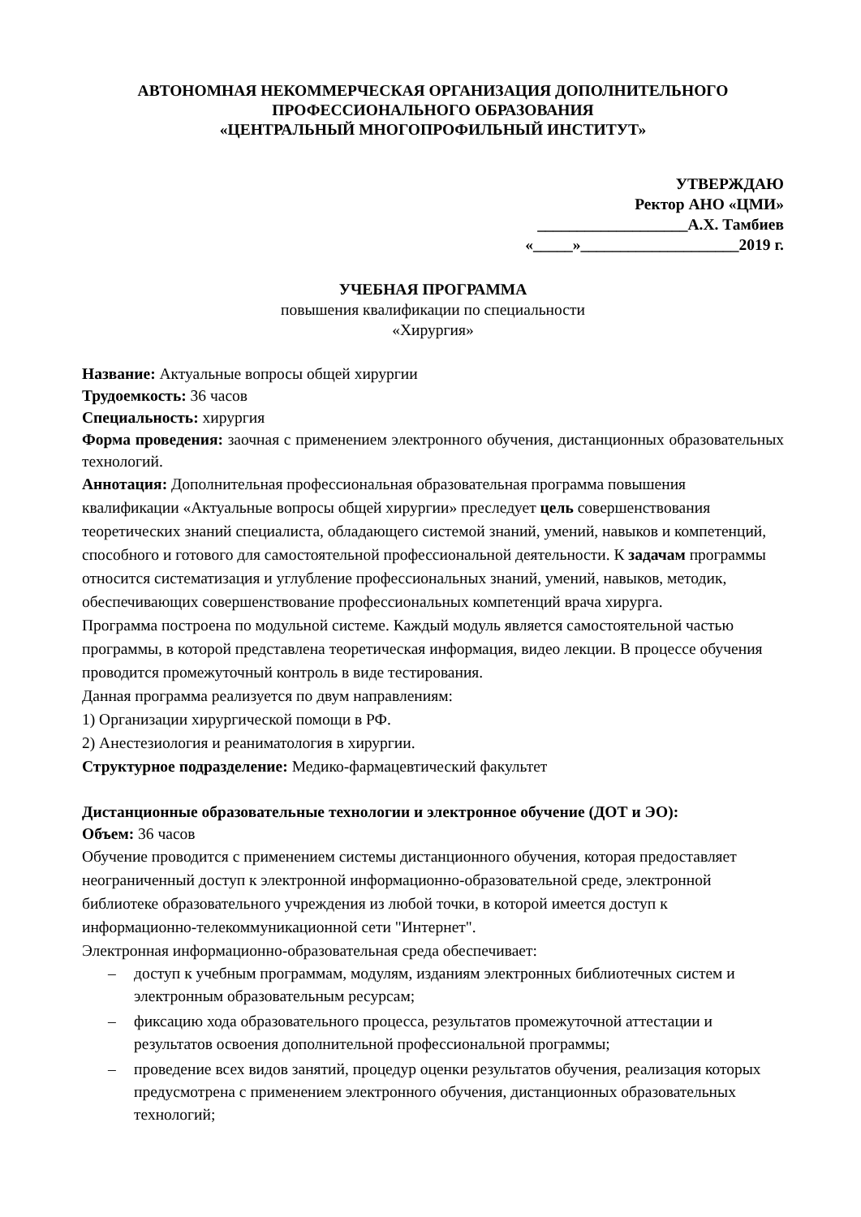АВТОНОМНАЯ НЕКОММЕРЧЕСКАЯ ОРГАНИЗАЦИЯ ДОПОЛНИТЕЛЬНОГО
ПРОФЕССИОНАЛЬНОГО ОБРАЗОВАНИЯ
«ЦЕНТРАЛЬНЫЙ МНОГОПРОФИЛЬНЫЙ ИНСТИТУТ»
УТВЕРЖДАЮ
Ректор АНО «ЦМИ»
___________________А.Х. Тамбиев
«_____»____________________2019 г.
УЧЕБНАЯ ПРОГРАММА
повышения квалификации по специальности
«Хирургия»
Название: Актуальные вопросы общей хирургии
Трудоемкость: 36 часов
Специальность: хирургия
Форма проведения: заочная с применением электронного обучения, дистанционных образовательных технологий.
Аннотация: Дополнительная профессиональная образовательная программа повышения квалификации «Актуальные вопросы общей хирургии» преследует цель совершенствования теоретических знаний специалиста, обладающего системой знаний, умений, навыков и компетенций, способного и готового для самостоятельной профессиональной деятельности. К задачам программы относится систематизация и углубление профессиональных знаний, умений, навыков, методик, обеспечивающих совершенствование профессиональных компетенций врача хирурга.
Программа построена по модульной системе. Каждый модуль является самостоятельной частью программы, в которой представлена теоретическая информация, видео лекции. В процессе обучения проводится промежуточный контроль в виде тестирования.
Данная программа реализуется по двум направлениям:
1) Организации хирургической помощи в РФ.
2) Анестезиология и реаниматология в хирургии.
Структурное подразделение: Медико-фармацевтический факультет
Дистанционные образовательные технологии и электронное обучение (ДОТ и ЭО):
Объем: 36 часов
Обучение проводится с применением системы дистанционного обучения, которая предоставляет неограниченный доступ к электронной информационно-образовательной среде, электронной библиотеке образовательного учреждения из любой точки, в которой имеется доступ к информационно-телекоммуникационной сети "Интернет".
Электронная информационно-образовательная среда обеспечивает:
– доступ к учебным программам, модулям, изданиям электронных библиотечных систем и электронным образовательным ресурсам;
– фиксацию хода образовательного процесса, результатов промежуточной аттестации и результатов освоения дополнительной профессиональной программы;
– проведение всех видов занятий, процедур оценки результатов обучения, реализация которых предусмотрена с применением электронного обучения, дистанционных образовательных технологий;